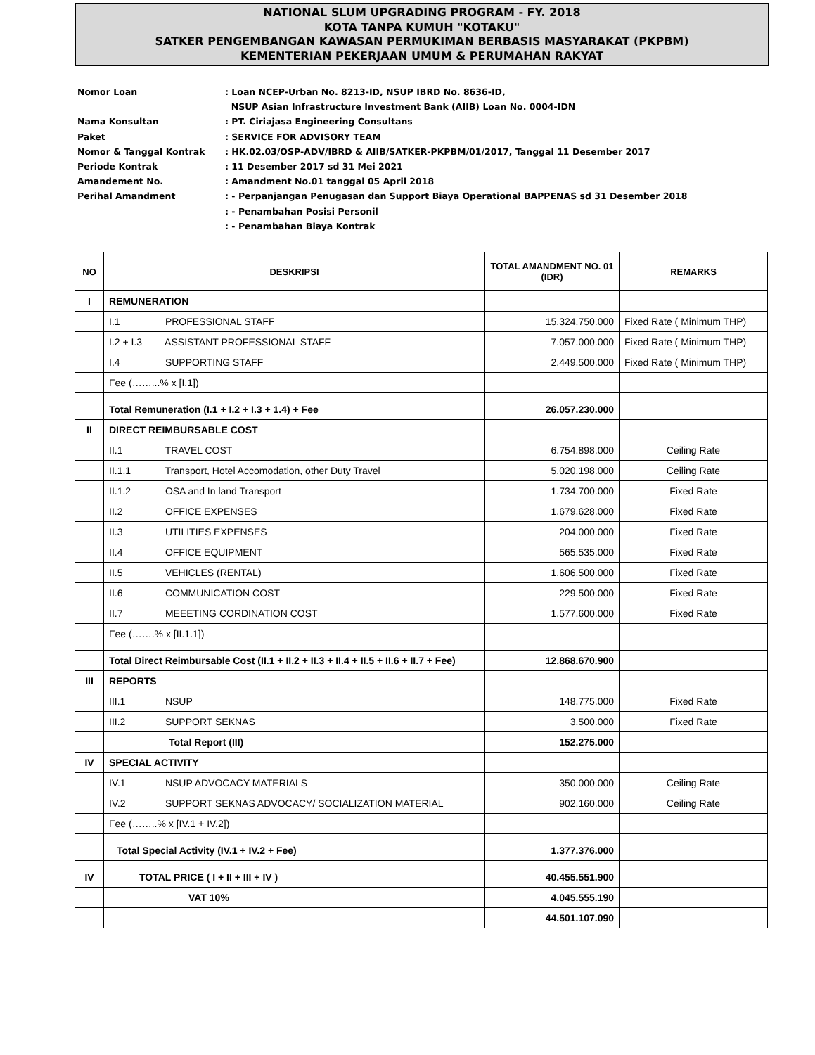NATIONAL SLUM UPGRADING PROGRAM - FY. 2018
KOTA TANPA KUMUH "KOTAKU"
SATKER PENGEMBANGAN KAWASAN PERMUKIMAN BERBASIS MASYARAKAT (PKPBM)
KEMENTERIAN PEKERJAAN UMUM & PERUMAHAN RAKYAT
Nomor Loan: Loan NCEP-Urban No. 8213-ID, NSUP IBRD No. 8636-ID,
NSUP Asian Infrastructure Investment Bank (AIIB) Loan No. 0004-IDN
Nama Konsultan: PT. Ciriajasa Engineering Consultans
Paket: SERVICE FOR ADVISORY TEAM
Nomor & Tanggal Kontrak: HK.02.03/OSP-ADV/IBRD & AIIB/SATKER-PKPBM/01/2017, Tanggal 11 Desember 2017
Periode Kontrak: 11 Desember 2017 sd 31 Mei 2021
Amandement No.: Amandment No.01 tanggal 05 April 2018
Perihal Amandment: - Perpanjangan Penugasan dan Support Biaya Operational BAPPENAS sd 31 Desember 2018
: - Penambahan Posisi Personil
: - Penambahan Biaya Kontrak
| NO | DESKRIPSI | TOTAL AMANDMENT NO. 01 (IDR) | REMARKS |
| --- | --- | --- | --- |
| I | REMUNERATION | | |
| | I.1 PROFESSIONAL STAFF | 15.324.750.000 | Fixed Rate ( Minimum THP) |
| | I.2 + I.3 ASSISTANT PROFESSIONAL STAFF | 7.057.000.000 | Fixed Rate ( Minimum THP) |
| | I.4 SUPPORTING STAFF | 2.449.500.000 | Fixed Rate ( Minimum THP) |
| | Fee (……...% x [I.1]) | | |
| | Total Remuneration (I.1 + I.2 + I.3 + 1.4) + Fee | 26.057.230.000 | |
| II | DIRECT REIMBURSABLE COST | | |
| | II.1 TRAVEL COST | 6.754.898.000 | Ceiling Rate |
| | II.1.1 Transport, Hotel Accomodation, other Duty Travel | 5.020.198.000 | Ceiling Rate |
| | II.1.2 OSA and In land Transport | 1.734.700.000 | Fixed Rate |
| | II.2 OFFICE EXPENSES | 1.679.628.000 | Fixed Rate |
| | II.3 UTILITIES EXPENSES | 204.000.000 | Fixed Rate |
| | II.4 OFFICE EQUIPMENT | 565.535.000 | Fixed Rate |
| | II.5 VEHICLES (RENTAL) | 1.606.500.000 | Fixed Rate |
| | II.6 COMMUNICATION COST | 229.500.000 | Fixed Rate |
| | II.7 MEEETING CORDINATION COST | 1.577.600.000 | Fixed Rate |
| | Fee (…….% x [II.1.1]) | | |
| | Total Direct Reimbursable Cost (II.1 + II.2 + II.3 + II.4 + II.5 + II.6 + II.7 + Fee) | 12.868.670.900 | |
| III | REPORTS | | |
| | III.1 NSUP | 148.775.000 | Fixed Rate |
| | III.2 SUPPORT SEKNAS | 3.500.000 | Fixed Rate |
| | Total Report (III) | 152.275.000 | |
| IV | SPECIAL ACTIVITY | | |
| | IV.1 NSUP ADVOCACY MATERIALS | 350.000.000 | Ceiling Rate |
| | IV.2 SUPPORT SEKNAS ADVOCACY/ SOCIALIZATION MATERIAL | 902.160.000 | Ceiling Rate |
| | Fee (……..% x [IV.1 + IV.2]) | | |
| | Total Special Activity (IV.1 + IV.2 + Fee) | 1.377.376.000 | |
| IV | TOTAL PRICE ( I + II + III + IV ) | 40.455.551.900 | |
| | VAT 10% | 4.045.555.190 | |
| | | 44.501.107.090 | |